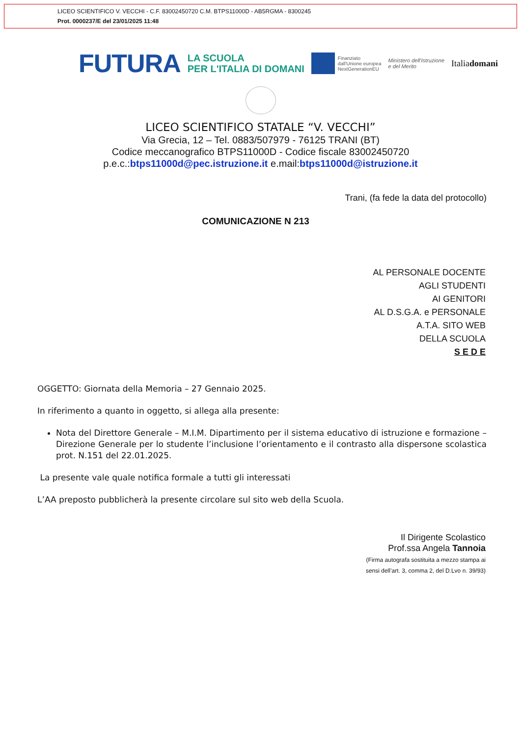LICEO SCIENTIFICO V. VECCHI - C.F. 83002450720 C.M. BTPS11000D - AB5RGMA - 8300245
Prot. 0000237/E del 23/01/2025 11:48
FUTURA LA SCUOLA
PER L'ITALIA DI DOMANI Finanziato
dall'Unione europea
NextGenerationEU Ministero dell'Istruzione
e del Merito Italiadomani
LICEO SCIENTIFICO STATALE “V. VECCHI”
Via Grecia, 12 – Tel. 0883/507979 - 76125 TRANI (BT)
Codice meccanografico BTPS11000D - Codice fiscale 83002450720
p.e.c.:btps11000d@pec.istruzione.it e.mail:btps11000d@istruzione.it
Trani, (fa fede la data del protocollo)
COMUNICAZIONE N 213
AL PERSONALE DOCENTE
AGLI STUDENTI
AI GENITORI
AL D.S.G.A. e PERSONALE
A.T.A. SITO WEB
DELLA SCUOLA
S E D E
OGGETTO: Giornata della Memoria – 27 Gennaio 2025.
In riferimento a quanto in oggetto, si allega alla presente:
Nota del Direttore Generale – M.I.M. Dipartimento per il sistema educativo di istruzione e formazione – Direzione Generale per lo studente l’inclusione l’orientamento e il contrasto alla dispersone scolastica prot. N.151 del 22.01.2025.
La presente vale quale notifica formale a tutti gli interessati
L’AA preposto pubblicherà la presente circolare sul sito web della Scuola.
Il Dirigente Scolastico
Prof.ssa Angela Tannoia
(Firma autografa sostituita a mezzo stampa ai
sensi dell’art. 3, comma 2, del D.Lvo n. 39/93)